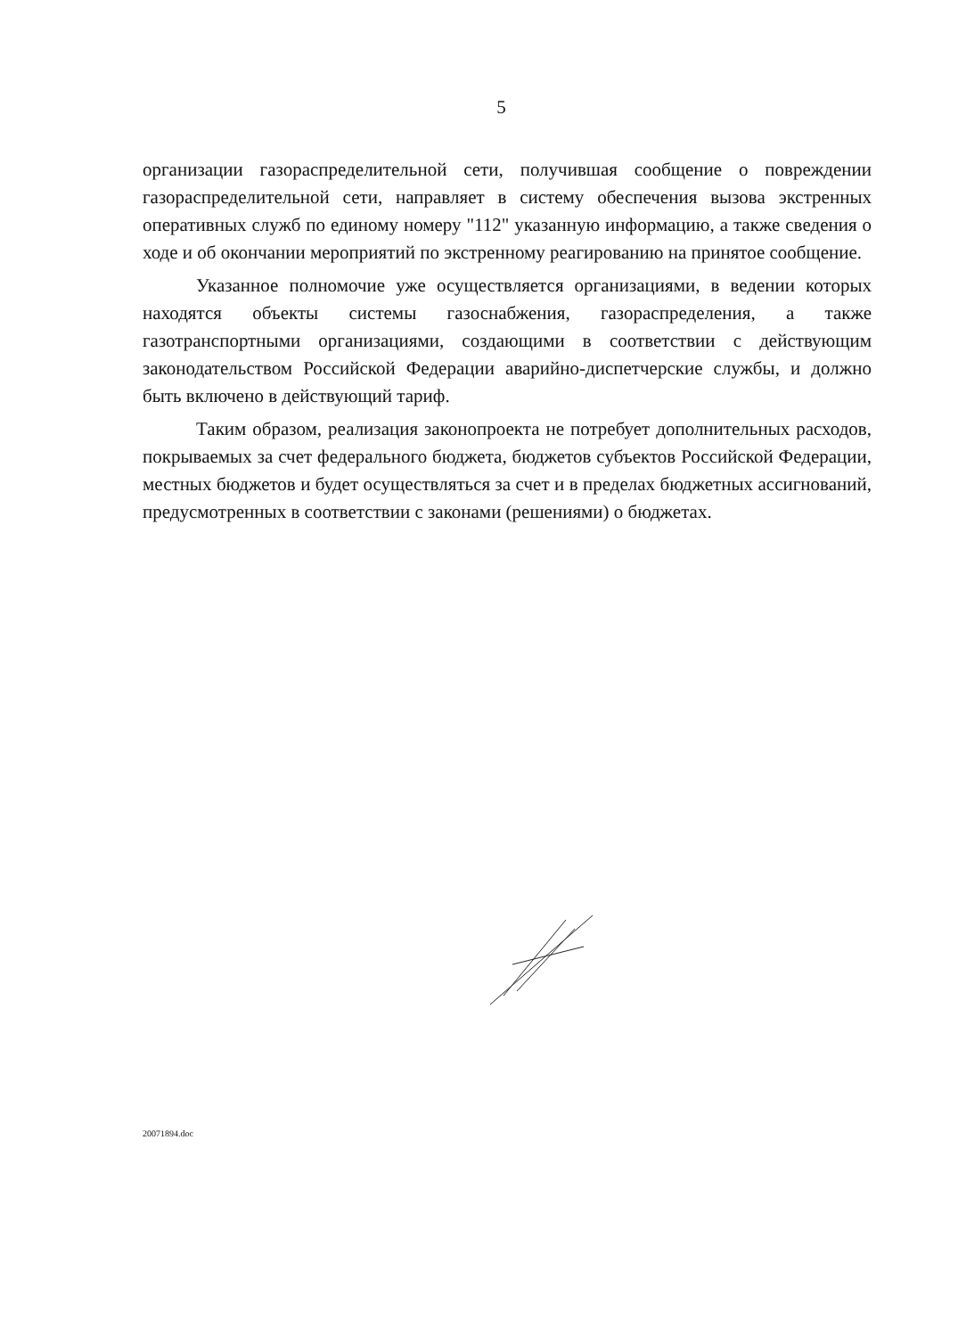5
организации газораспределительной сети, получившая сообщение о повреждении газораспределительной сети, направляет в систему обеспечения вызова экстренных оперативных служб по единому номеру "112" указанную информацию, а также сведения о ходе и об окончании мероприятий по экстренному реагированию на принятое сообщение.
Указанное полномочие уже осуществляется организациями, в ведении которых находятся объекты системы газоснабжения, газораспределения, а также газотранспортными организациями, создающими в соответствии с действующим законодательством Российской Федерации аварийно-диспетчерские службы, и должно быть включено в действующий тариф.
Таким образом, реализация законопроекта не потребует дополнительных расходов, покрываемых за счет федерального бюджета, бюджетов субъектов Российской Федерации, местных бюджетов и будет осуществляться за счет и в пределах бюджетных ассигнований, предусмотренных в соответствии с законами (решениями) о бюджетах.
20071894.doc